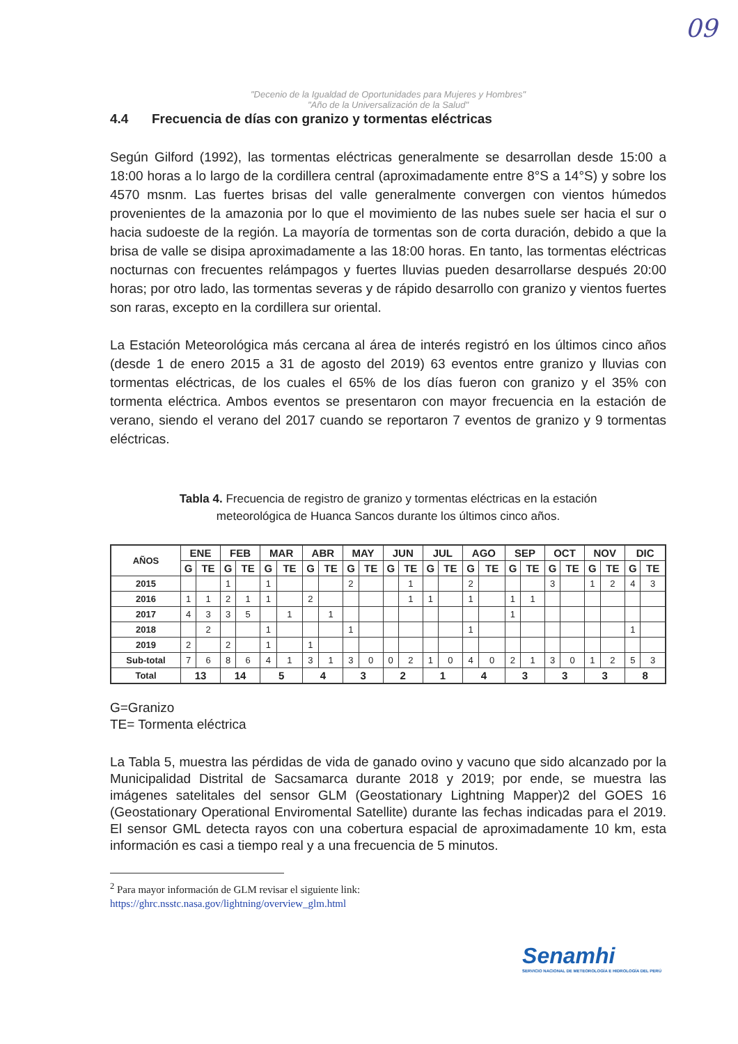09
"Decenio de la Igualdad de Oportunidades para Mujeres y Hombres"
"Año de la Universalización de la Salud"
4.4 Frecuencia de días con granizo y tormentas eléctricas
Según Gilford (1992), las tormentas eléctricas generalmente se desarrollan desde 15:00 a 18:00 horas a lo largo de la cordillera central (aproximadamente entre 8°S a 14°S) y sobre los 4570 msnm. Las fuertes brisas del valle generalmente convergen con vientos húmedos provenientes de la amazonia por lo que el movimiento de las nubes suele ser hacia el sur o hacia sudoeste de la región. La mayoría de tormentas son de corta duración, debido a que la brisa de valle se disipa aproximadamente a las 18:00 horas. En tanto, las tormentas eléctricas nocturnas con frecuentes relámpagos y fuertes lluvias pueden desarrollarse después 20:00 horas; por otro lado, las tormentas severas y de rápido desarrollo con granizo y vientos fuertes son raras, excepto en la cordillera sur oriental.
La Estación Meteorológica más cercana al área de interés registró en los últimos cinco años (desde 1 de enero 2015 a 31 de agosto del 2019) 63 eventos entre granizo y lluvias con tormentas eléctricas, de los cuales el 65% de los días fueron con granizo y el 35% con tormenta eléctrica. Ambos eventos se presentaron con mayor frecuencia en la estación de verano, siendo el verano del 2017 cuando se reportaron 7 eventos de granizo y 9 tormentas eléctricas.
Tabla 4. Frecuencia de registro de granizo y tormentas eléctricas en la estación meteorológica de Huanca Sancos durante los últimos cinco años.
| AÑOS | ENE | | FEB | | MAR | | ABR | | MAY | | JUN | | JUL | | AGO | | SEP | | OCT | | NOV | | DIC | |
| --- | --- | --- | --- | --- | --- | --- | --- | --- | --- | --- | --- | --- | --- | --- | --- | --- | --- | --- | --- | --- | --- | --- | --- | --- |
| | G | TE | G | TE | G | TE | G | TE | G | TE | G | TE | G | TE | G | TE | G | TE | G | TE | G | TE | G | TE |
| 2015 | | | 1 | | 1 | | | | 2 | | | 1 | | | 2 | | | | 3 | | 1 | 2 | 4 | 3 |
| 2016 | 1 | 1 | 2 | 1 | 1 | | 2 | | | | | 1 | 1 | | 1 | | 1 | 1 | | | | | | |
| 2017 | 4 | 3 | 3 | 5 | | 1 | | 1 | | | | | | | | | 1 | | | | | | | |
| 2018 | | 2 | | | 1 | | | | 1 | | | | | | 1 | | | | | | | | 1 | |
| 2019 | 2 | | 2 | | 1 | | 1 | | | | | | | | | | | | | | | | | |
| Sub-total | 7 | 6 | 8 | 6 | 4 | 1 | 3 | 1 | 3 | 0 | 0 | 2 | 1 | 0 | 4 | 0 | 2 | 1 | 3 | 0 | 1 | 2 | 5 | 3 |
| Total | 13 | | 14 | | 5 | | 4 | | 3 | | 2 | | 1 | | 4 | | 3 | | 3 | | 3 | | 8 | |
G=Granizo
TE= Tormenta eléctrica
La Tabla 5, muestra las pérdidas de vida de ganado ovino y vacuno que sido alcanzado por la Municipalidad Distrital de Sacsamarca durante 2018 y 2019; por ende, se muestra las imágenes satelitales del sensor GLM (Geostationary Lightning Mapper)2 del GOES 16 (Geostationary Operational Enviromental Satellite) durante las fechas indicadas para el 2019. El sensor GML detecta rayos con una cobertura espacial de aproximadamente 10 km, esta información es casi a tiempo real y a una frecuencia de 5 minutos.
<sup>2</sup> Para mayor información de GLM revisar el siguiente link:
https://ghrc.nsstc.nasa.gov/lightning/overview_glm.html
Senamhi
SERVICIO NACIONAL DE METEOROLOGÍA E HIDROLOGÍA DEL PERÚ